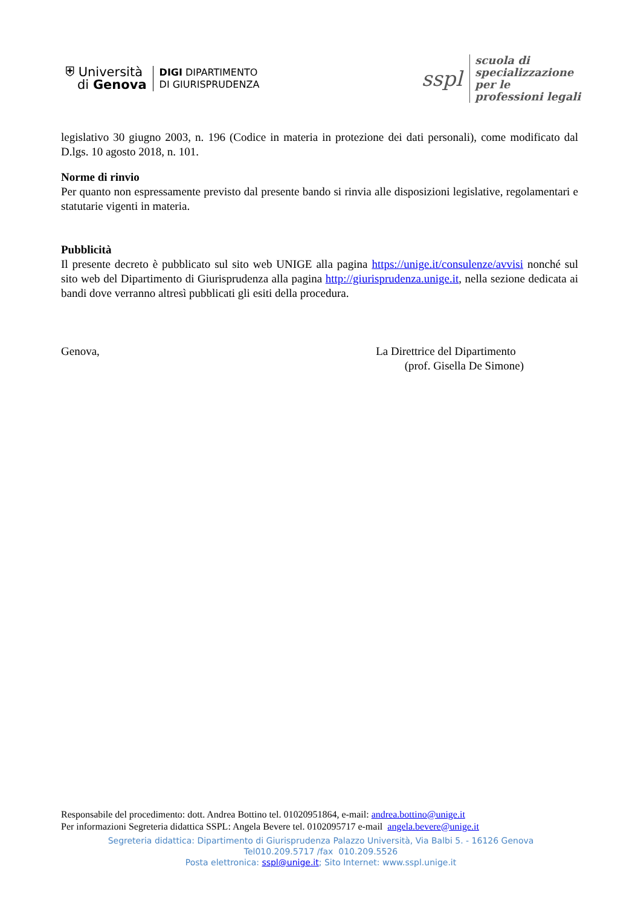⛨ Università
di Genova
DIGI DIPARTIMENTO
DI GIURISPRUDENZA
sspl scuola di
specializzazione
per le
professioni legali
legislativo 30 giugno 2003, n. 196 (Codice in materia in protezione dei dati personali), come modificato dal D.lgs. 10 agosto 2018, n. 101.
Norme di rinvio
Per quanto non espressamente previsto dal presente bando si rinvia alle disposizioni legislative, regolamentari e statutarie vigenti in materia.
Pubblicità
Il presente decreto è pubblicato sul sito web UNIGE alla pagina https://unige.it/consulenze/avvisi nonché sul sito web del Dipartimento di Giurisprudenza alla pagina http://giurisprudenza.unige.it, nella sezione dedicata ai bandi dove verranno altresì pubblicati gli esiti della procedura.
Genova, La Direttrice del Dipartimento
(prof. Gisella De Simone)
Responsabile del procedimento: dott. Andrea Bottino tel. 01020951864, e-mail: andrea.bottino@unige.it
Per informazioni Segreteria didattica SSPL: Angela Bevere tel. 0102095717 e-mail angela.bevere@unige.it
Segreteria didattica: Dipartimento di Giurisprudenza Palazzo Università, Via Balbi 5. - 16126 Genova
Tel010.209.5717 /fax 010.209.5526
Posta elettronica: sspl@unige.it; Sito Internet: www.sspl.unige.it